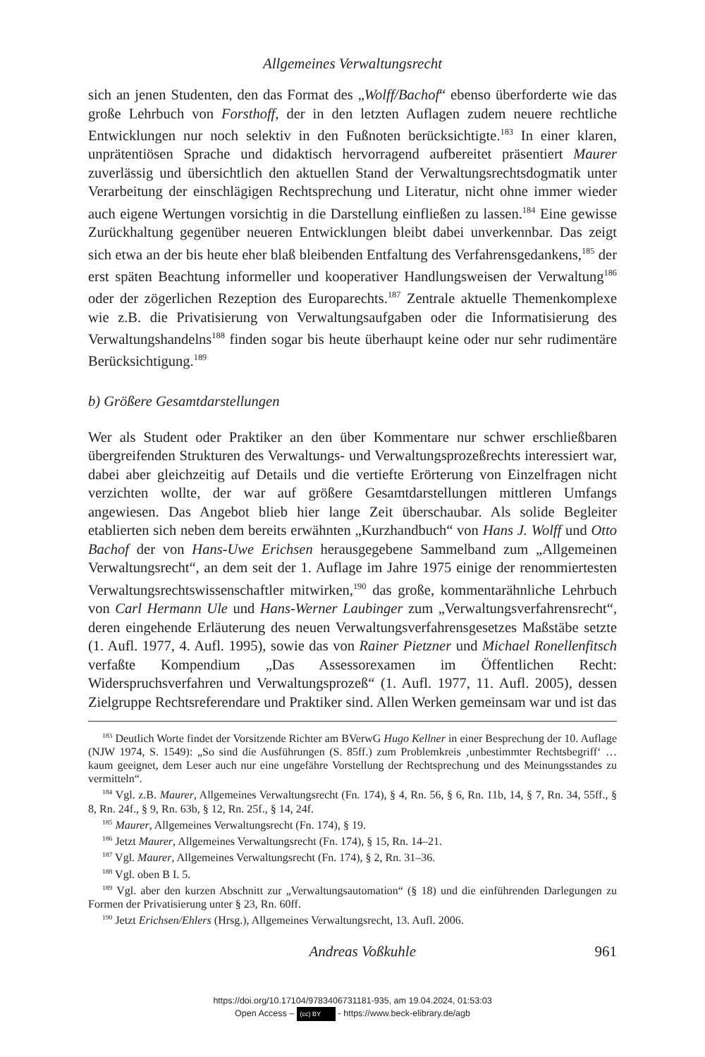Allgemeines Verwaltungsrecht
sich an jenen Studenten, den das Format des „Wolff/Bachof“ ebenso überforderte wie das große Lehrbuch von Forsthoff, der in den letzten Auflagen zudem neuere rechtliche Entwicklungen nur noch selektiv in den Fußnoten berücksichtigte.<sup>183</sup> In einer klaren, unprätentiösen Sprache und didaktisch hervorragend aufbereitet präsentiert Maurer zuverlässig und übersichtlich den aktuellen Stand der Verwaltungsrechtsdogmatik unter Verarbeitung der einschlägigen Rechtsprechung und Literatur, nicht ohne immer wieder auch eigene Wertungen vorsichtig in die Darstellung einfließen zu lassen.<sup>184</sup> Eine gewisse Zurückhaltung gegenüber neueren Entwicklungen bleibt dabei unverkennbar. Das zeigt sich etwa an der bis heute eher blaß bleibenden Entfaltung des Verfahrensgedankens,<sup>185</sup> der erst späten Beachtung informeller und kooperativer Handlungsweisen der Verwaltung<sup>186</sup> oder der zögerlichen Rezeption des Europarechts.<sup>187</sup> Zentrale aktuelle Themenkomplexe wie z.B. die Privatisierung von Verwaltungsaufgaben oder die Informatisierung des Verwaltungshandelns<sup>188</sup> finden sogar bis heute überhaupt keine oder nur sehr rudimentäre Berücksichtigung.<sup>189</sup>
b) Größere Gesamtdarstellungen
Wer als Student oder Praktiker an den über Kommentare nur schwer erschließbaren übergreifenden Strukturen des Verwaltungs- und Verwaltungsprozeßrechts interessiert war, dabei aber gleichzeitig auf Details und die vertiefte Erörterung von Einzelfragen nicht verzichten wollte, der war auf größere Gesamtdarstellungen mittleren Umfangs angewiesen. Das Angebot blieb hier lange Zeit überschaubar. Als solide Begleiter etablierten sich neben dem bereits erwähnten „Kurzhandbuch“ von Hans J. Wolff und Otto Bachof der von Hans-Uwe Erichsen herausgegebene Sammelband zum „Allgemeinen Verwaltungsrecht“, an dem seit der 1. Auflage im Jahre 1975 einige der renommiertesten Verwaltungsrechtswissenschaftler mitwirken,<sup>190</sup> das große, kommentarähnliche Lehrbuch von Carl Hermann Ule und Hans-Werner Laubinger zum „Verwaltungsverfahrensrecht“, deren eingehende Erläuterung des neuen Verwaltungsverfahrensgesetzes Maßstäbe setzte (1. Aufl. 1977, 4. Aufl. 1995), sowie das von Rainer Pietzner und Michael Ronellenfitsch verfaßte Kompendium „Das Assessorexamen im Öffentlichen Recht: Widerspruchsverfahren und Verwaltungsprozeß“ (1. Aufl. 1977, 11. Aufl. 2005), dessen Zielgruppe Rechtsreferendare und Praktiker sind. Allen Werken gemeinsam war und ist das
<sup>183</sup> Deutlich Worte findet der Vorsitzende Richter am BVerwG Hugo Kellner in einer Besprechung der 10. Auflage (NJW 1974, S. 1549): „So sind die Ausführungen (S. 85ff.) zum Problemkreis ‚unbestimmter Rechtsbegriff‘ … kaum geeignet, dem Leser auch nur eine ungefähre Vorstellung der Rechtsprechung und des Meinungsstandes zu vermitteln“.
<sup>184</sup> Vgl. z.B. Maurer, Allgemeines Verwaltungsrecht (Fn. 174), § 4, Rn. 56, § 6, Rn. 11b, 14, § 7, Rn. 34, 55ff., § 8, Rn. 24f., § 9, Rn. 63b, § 12, Rn. 25f., § 14, 24f.
<sup>185</sup> Maurer, Allgemeines Verwaltungsrecht (Fn. 174), § 19.
<sup>186</sup> Jetzt Maurer, Allgemeines Verwaltungsrecht (Fn. 174), § 15, Rn. 14–21.
<sup>187</sup> Vgl. Maurer, Allgemeines Verwaltungsrecht (Fn. 174), § 2, Rn. 31–36.
<sup>188</sup> Vgl. oben B I. 5.
<sup>189</sup> Vgl. aber den kurzen Abschnitt zur „Verwaltungsautomation“ (§ 18) und die einführenden Darlegungen zu Formen der Privatisierung unter § 23, Rn. 60ff.
<sup>190</sup> Jetzt Erichsen/Ehlers (Hrsg.), Allgemeines Verwaltungsrecht, 13. Aufl. 2006.
Andreas Voßkuhle 961
https://doi.org/10.17104/9783406731181-935, am 19.04.2024, 01:53:03
Open Access – (cc) BY - https://www.beck-elibrary.de/agb